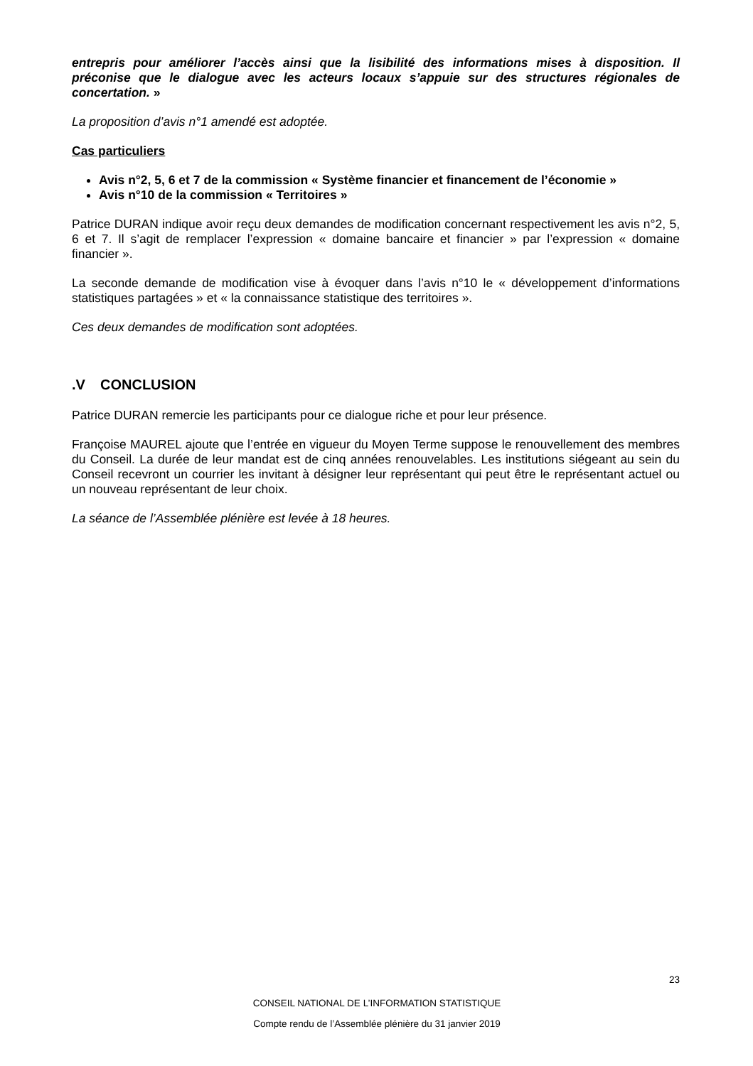entrepris pour améliorer l’accès ainsi que la lisibilité des informations mises à disposition. Il préconise que le dialogue avec les acteurs locaux s’appuie sur des structures régionales de concertation. »
La proposition d’avis n°1 amendé est adoptée.
Cas particuliers
Avis n°2, 5, 6 et 7 de la commission « Système financier et financement de l’économie »
Avis n°10 de la commission « Territoires »
Patrice DURAN indique avoir reçu deux demandes de modification concernant respectivement les avis n°2, 5, 6 et 7. Il s’agit de remplacer l’expression « domaine bancaire et financier » par l’expression « domaine financier ».
La seconde demande de modification vise à évoquer dans l’avis n°10 le « développement d’informations statistiques partagées » et « la connaissance statistique des territoires ».
Ces deux demandes de modification sont adoptées.
.V CONCLUSION
Patrice DURAN remercie les participants pour ce dialogue riche et pour leur présence.
Françoise MAUREL ajoute que l’entrée en vigueur du Moyen Terme suppose le renouvellement des membres du Conseil. La durée de leur mandat est de cinq années renouvelables. Les institutions siégeant au sein du Conseil recevront un courrier les invitant à désigner leur représentant qui peut être le représentant actuel ou un nouveau représentant de leur choix.
La séance de l’Assemblée plénière est levée à 18 heures.
23
CONSEIL NATIONAL DE L’INFORMATION STATISTIQUE
Compte rendu de l’Assemblée plénière du 31 janvier 2019